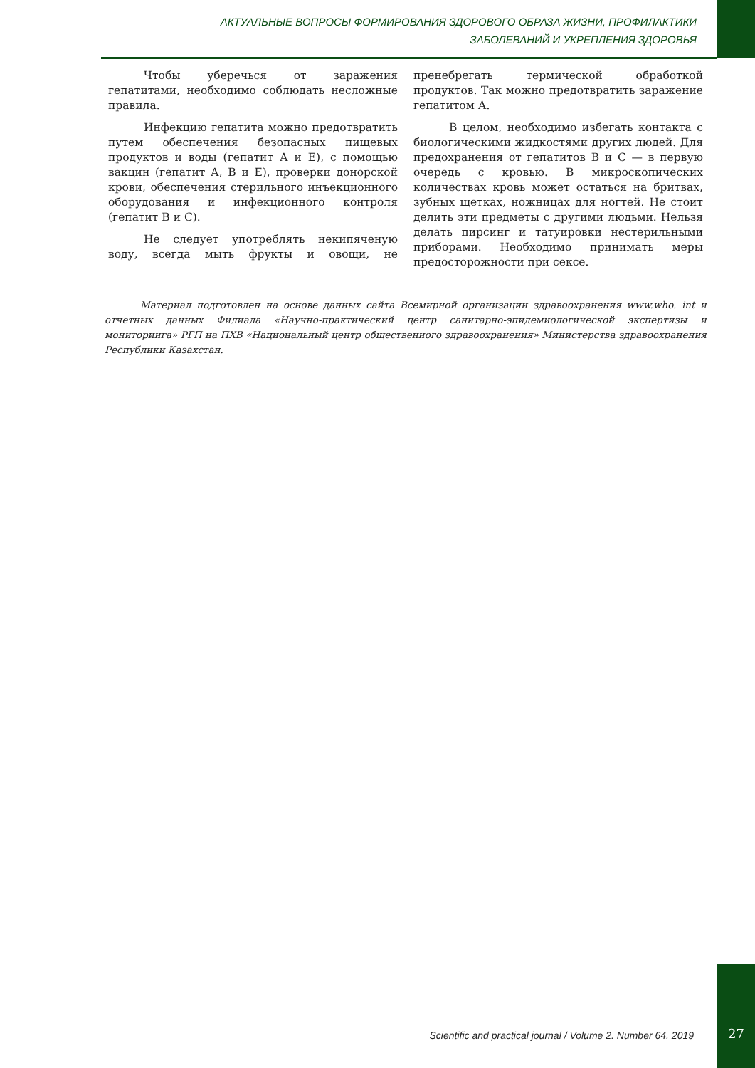АКТУАЛЬНЫЕ ВОПРОСЫ ФОРМИРОВАНИЯ ЗДОРОВОГО ОБРАЗА ЖИЗНИ, ПРОФИЛАКТИКИ
ЗАБОЛЕВАНИЙ И УКРЕПЛЕНИЯ ЗДОРОВЬЯ
Чтобы уберечься от заражения гепатитами, необходимо соблюдать несложные правила.
Инфекцию гепатита можно предотвратить путем обеспечения безопасных пищевых продуктов и воды (гепатит А и Е), с помощью вакцин (гепатит А, В и Е), проверки донорской крови, обеспечения стерильного инъекционного оборудования и инфекционного контроля (гепатит В и С).
Не следует употреблять некипяченую воду, всегда мыть фрукты и овощи, не пренебрегать термической обработкой продуктов. Так можно предотвратить заражение гепатитом А.
В целом, необходимо избегать контакта с биологическими жидкостями других людей. Для предохранения от гепатитов В и С — в первую очередь с кровью. В микроскопических количествах кровь может остаться на бритвах, зубных щетках, ножницах для ногтей. Не стоит делить эти предметы с другими людьми. Нельзя делать пирсинг и татуировки нестерильными приборами. Необходимо принимать меры предосторожности при сексе.
Материал подготовлен на основе данных сайта Всемирной организации здравоохранения www.who. int и отчетных данных Филиала «Научно-практический центр санитарно-эпидемиологической экспертизы и мониторинга» РГП на ПХВ «Национальный центр общественного здравоохранения» Министерства здравоохранения Республики Казахстан.
Scientific and practical journal / Volume 2. Number 64. 2019
27